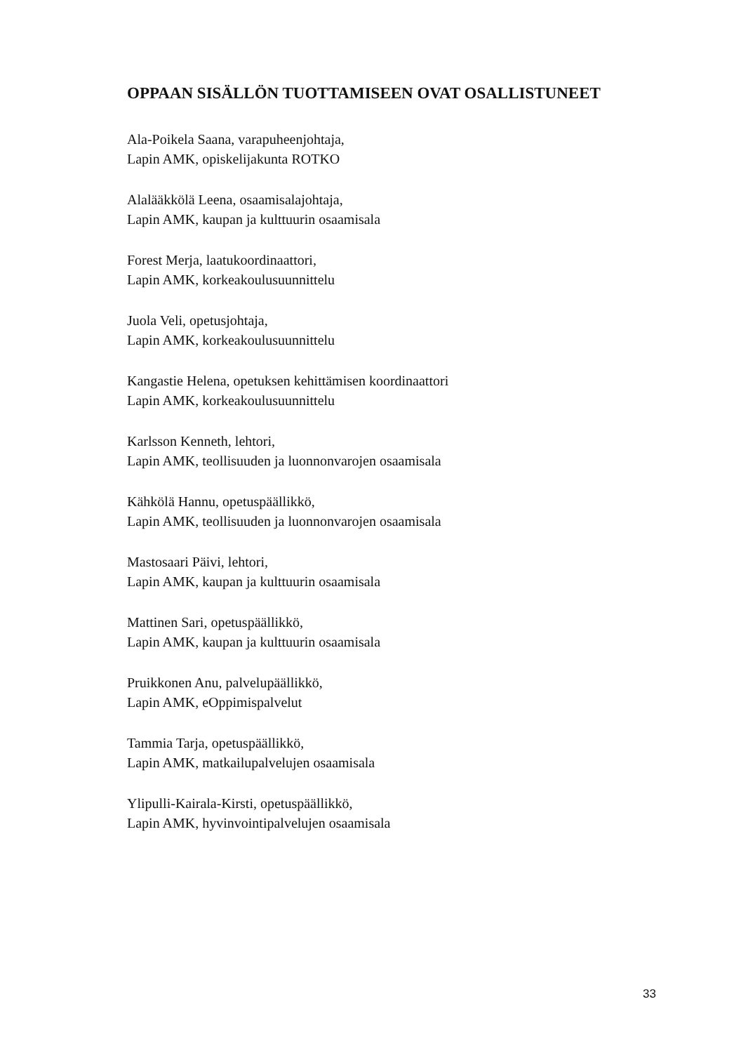OPPAAN SISÄLLÖN TUOTTAMISEEN OVAT OSALLISTUNEET
Ala-Poikela Saana, varapuheenjohtaja,
Lapin AMK, opiskelijakunta ROTKO
Alalääkkölä Leena, osaamisalajohtaja,
Lapin AMK, kaupan ja kulttuurin osaamisala
Forest Merja, laatukoordinaattori,
Lapin AMK, korkeakoulusuunnittelu
Juola Veli, opetusjohtaja,
Lapin AMK, korkeakoulusuunnittelu
Kangastie Helena, opetuksen kehittämisen koordinaattori
Lapin AMK, korkeakoulusuunnittelu
Karlsson Kenneth, lehtori,
Lapin AMK, teollisuuden ja luonnonvarojen osaamisala
Kähkölä Hannu, opetuspäällikkö,
Lapin AMK, teollisuuden ja luonnonvarojen osaamisala
Mastosaari Päivi, lehtori,
Lapin AMK, kaupan ja kulttuurin osaamisala
Mattinen Sari, opetuspäällikkö,
Lapin AMK, kaupan ja kulttuurin osaamisala
Pruikkonen Anu, palvelupäällikkö,
Lapin AMK, eOppimispalvelut
Tammia Tarja, opetuspäällikkö,
Lapin AMK, matkailupalvelujen osaamisala
Ylipulli-Kairala-Kirsti, opetuspäällikkö,
Lapin AMK, hyvinvointipalvelujen osaamisala
33